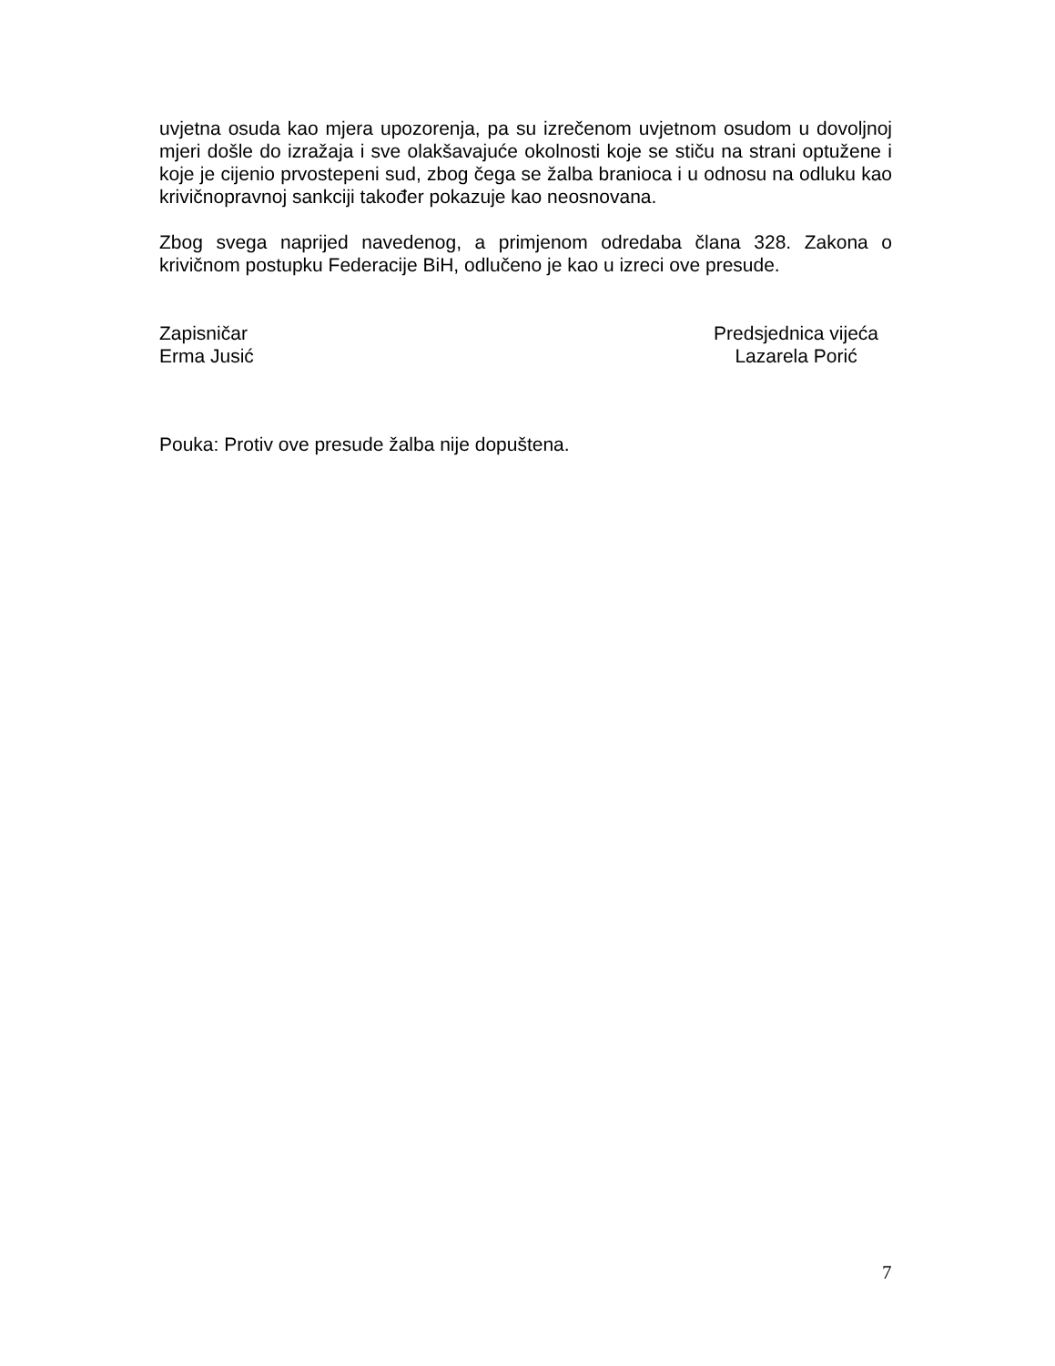uvjetna osuda kao mjera upozorenja, pa su izrečenom uvjetnom osudom u dovoljnoj mjeri došle do izražaja i sve olakšavajuće okolnosti koje se stiču na strani optužene i koje je cijenio prvostepeni sud, zbog čega se žalba branioca i u odnosu na odluku kao krivičnopravnoj sankciji također pokazuje kao neosnovana.
Zbog svega naprijed navedenog, a primjenom odredaba člana 328. Zakona o krivičnom postupku Federacije BiH, odlučeno je kao u izreci ove presude.
Zapisničar
Erma Jusić
Predsjednica vijeća
Lazarela Porić
Pouka: Protiv ove presude žalba nije dopuštena.
7